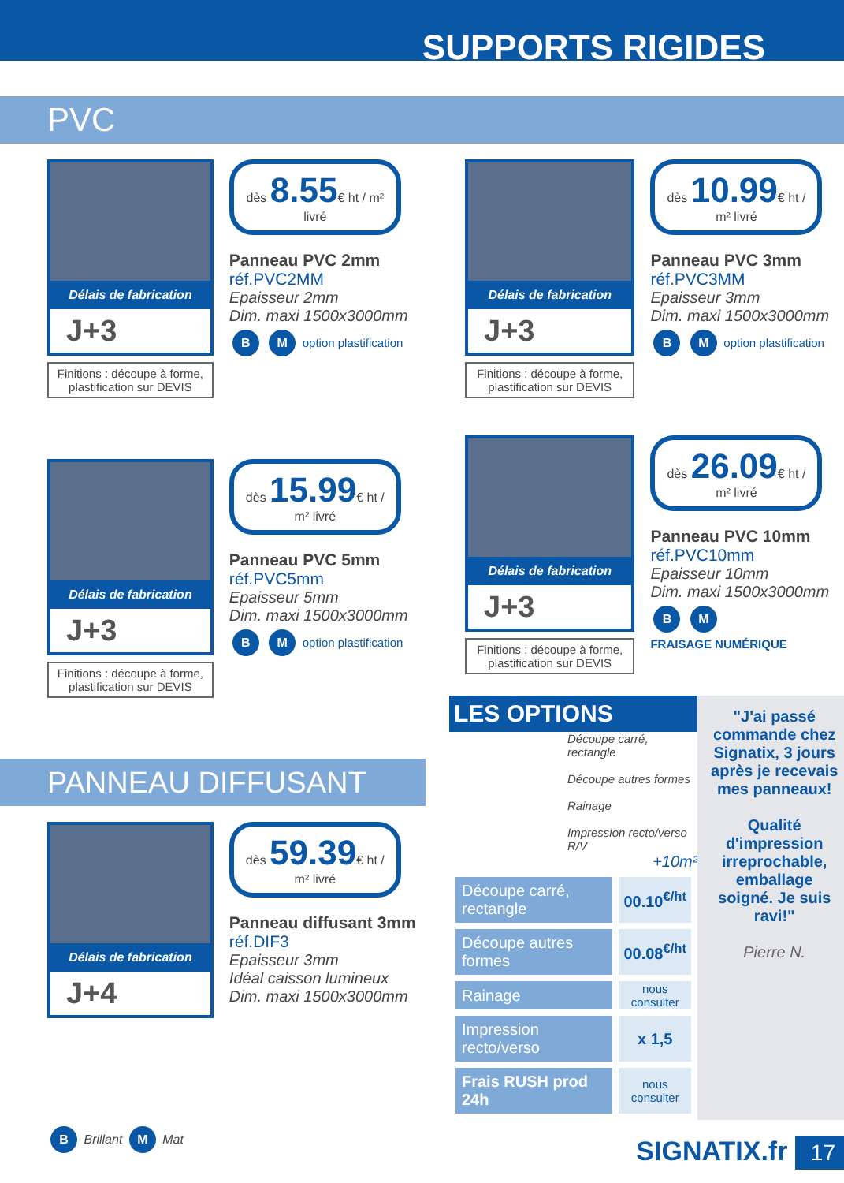SUPPORTS RIGIDES
PVC
Délais de fabrication
J+3
Finitions : découpe à forme, plastification sur DEVIS
dès 8.55€ ht / m² livré
Panneau PVC 2mm
réf.PVC2MM
Epaisseur 2mm
Dim. maxi 1500x3000mm
B M option plastification
Délais de fabrication
J+3
Finitions : découpe à forme, plastification sur DEVIS
dès 15.99€ ht / m² livré
Panneau PVC 5mm
réf.PVC5mm
Epaisseur 5mm
Dim. maxi 1500x3000mm
B M option plastification
PANNEAU DIFFUSANT
Délais de fabrication
J+4
dès 59.39€ ht / m² livré
Panneau diffusant 3mm
réf.DIF3
Epaisseur 3mm
Idéal caisson lumineux
Dim. maxi 1500x3000mm
B Brillant M Mat
Délais de fabrication
J+3
Finitions : découpe à forme, plastification sur DEVIS
dès 10.99€ ht / m² livré
Panneau PVC 3mm
réf.PVC3MM
Epaisseur 3mm
Dim. maxi 1500x3000mm
B M option plastification
Délais de fabrication
J+3
Finitions : découpe à forme, plastification sur DEVIS
dès 26.09€ ht / m² livré
Panneau PVC 10mm
réf.PVC10mm
Epaisseur 10mm
Dim. maxi 1500x3000mm
B M
FRAISAGE NUMÉRIQUE
LES OPTIONS
Découpe carré, rectangle
Découpe autres formes
Rainage
Impression recto/verso R/V
+10m²
| Découpe carré, rectangle | 00.10<sup>€/ht</sup> |
| Découpe autres formes | 00.08<sup>€/ht</sup> |
| Rainage | nous consulter |
| Impression recto/verso | x 1,5 |
| Frais RUSH prod 24h | nous consulter |
"J'ai passé commande chez Signatix, 3 jours après je recevais mes panneaux!
Qualité d'impression irreprochable, emballage soigné. Je suis ravi!"
Pierre N.
SIGNATIX.fr 17